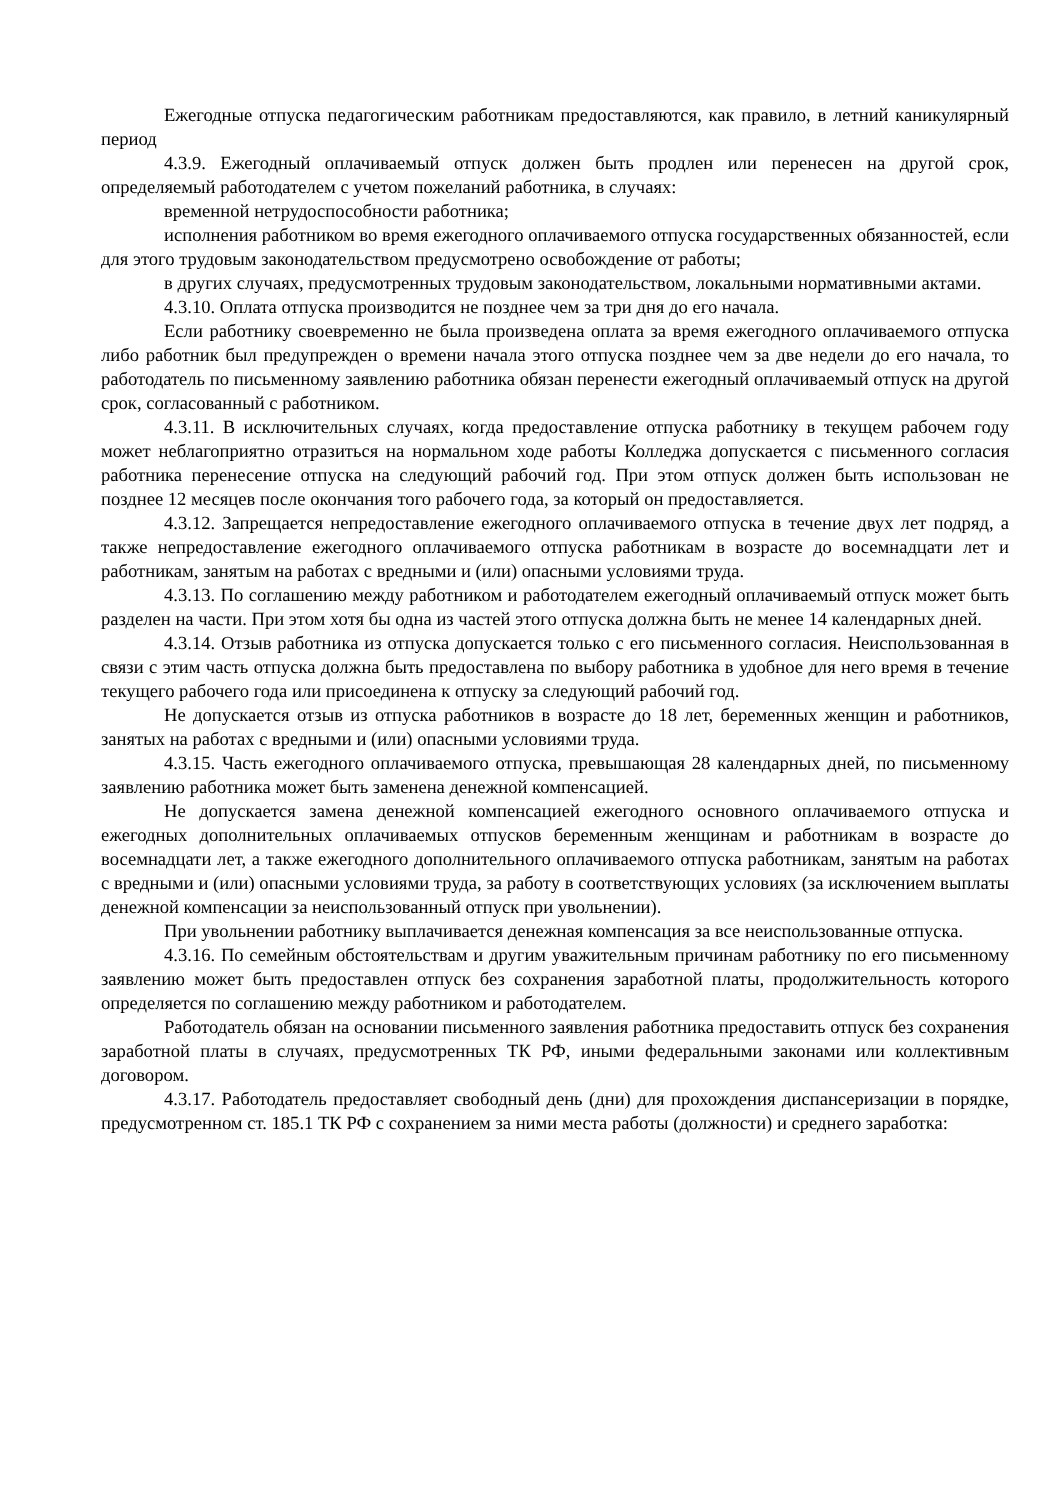Ежегодные отпуска педагогическим работникам предоставляются, как правило, в летний каникулярный период
4.3.9. Ежегодный оплачиваемый отпуск должен быть продлен или перенесен на другой срок, определяемый работодателем с учетом пожеланий работника, в случаях:
временной нетрудоспособности работника;
исполнения работником во время ежегодного оплачиваемого отпуска государственных обязанностей, если для этого трудовым законодательством предусмотрено освобождение от работы;
в других случаях, предусмотренных трудовым законодательством, локальными нормативными актами.
4.3.10. Оплата отпуска производится не позднее чем за три дня до его начала.
Если работнику своевременно не была произведена оплата за время ежегодного оплачиваемого отпуска либо работник был предупрежден о времени начала этого отпуска позднее чем за две недели до его начала, то работодатель по письменному заявлению работника обязан перенести ежегодный оплачиваемый отпуск на другой срок, согласованный с работником.
4.3.11. В исключительных случаях, когда предоставление отпуска работнику в текущем рабочем году может неблагоприятно отразиться на нормальном ходе работы Колледжа допускается с письменного согласия работника перенесение отпуска на следующий рабочий год. При этом отпуск должен быть использован не позднее 12 месяцев после окончания того рабочего года, за который он предоставляется.
4.3.12. Запрещается непредоставление ежегодного оплачиваемого отпуска в течение двух лет подряд, а также непредоставление ежегодного оплачиваемого отпуска работникам в возрасте до восемнадцати лет и работникам, занятым на работах с вредными и (или) опасными условиями труда.
4.3.13. По соглашению между работником и работодателем ежегодный оплачиваемый отпуск может быть разделен на части. При этом хотя бы одна из частей этого отпуска должна быть не менее 14 календарных дней.
4.3.14. Отзыв работника из отпуска допускается только с его письменного согласия. Неиспользованная в связи с этим часть отпуска должна быть предоставлена по выбору работника в удобное для него время в течение текущего рабочего года или присоединена к отпуску за следующий рабочий год.
Не допускается отзыв из отпуска работников в возрасте до 18 лет, беременных женщин и работников, занятых на работах с вредными и (или) опасными условиями труда.
4.3.15. Часть ежегодного оплачиваемого отпуска, превышающая 28 календарных дней, по письменному заявлению работника может быть заменена денежной компенсацией.
Не допускается замена денежной компенсацией ежегодного основного оплачиваемого отпуска и ежегодных дополнительных оплачиваемых отпусков беременным женщинам и работникам в возрасте до восемнадцати лет, а также ежегодного дополнительного оплачиваемого отпуска работникам, занятым на работах с вредными и (или) опасными условиями труда, за работу в соответствующих условиях (за исключением выплаты денежной компенсации за неиспользованный отпуск при увольнении).
При увольнении работнику выплачивается денежная компенсация за все неиспользованные отпуска.
4.3.16. По семейным обстоятельствам и другим уважительным причинам работнику по его письменному заявлению может быть предоставлен отпуск без сохранения заработной платы, продолжительность которого определяется по соглашению между работником и работодателем.
Работодатель обязан на основании письменного заявления работника предоставить отпуск без сохранения заработной платы в случаях, предусмотренных ТК РФ, иными федеральными законами или коллективным договором.
4.3.17. Работодатель предоставляет свободный день (дни) для прохождения диспансеризации в порядке, предусмотренном ст. 185.1 ТК РФ с сохранением за ними места работы (должности) и среднего заработка: